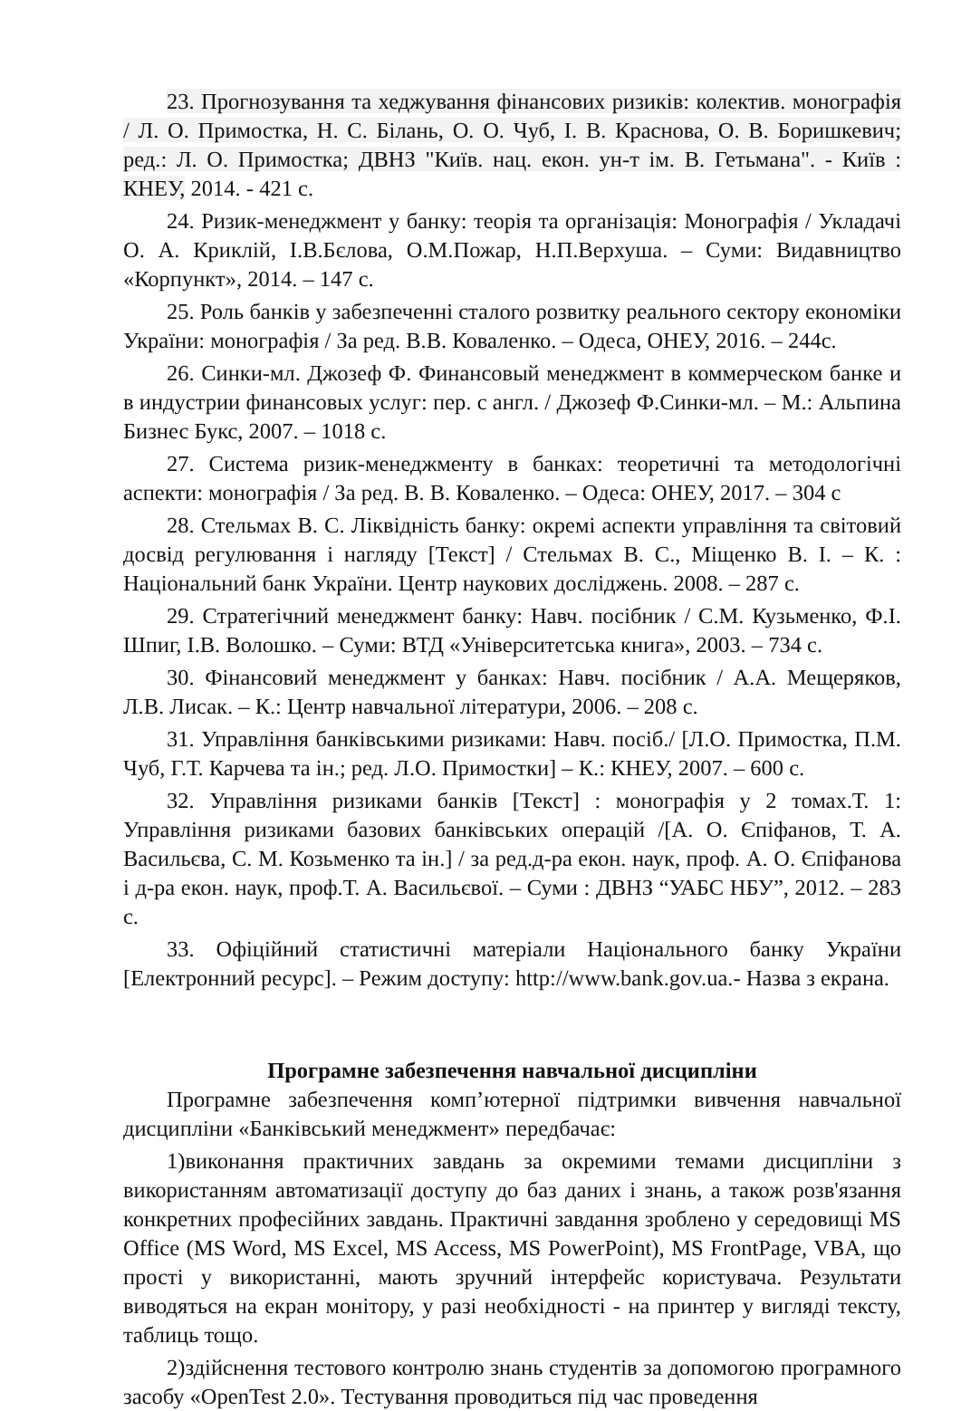23. Прогнозування та хеджування фінансових ризиків: колектив. монографія / Л. О. Примостка, Н. С. Білань, О. О. Чуб, І. В. Краснова, О. В. Боришкевич; ред.: Л. О. Примостка; ДВНЗ "Київ. нац. екон. ун-т ім. В. Гетьмана". - Київ : КНЕУ, 2014. - 421 с.
24. Ризик-менеджмент у банку: теорія та організація: Монографія / Укладачі О. А. Криклій, І.В.Бєлова, О.М.Пожар, Н.П.Верхуша. – Суми: Видавництво «Корпункт», 2014. – 147 с.
25. Роль банків у забезпеченні сталого розвитку реального сектору економіки України: монографія / За ред. В.В. Коваленко. – Одеса, ОНЕУ, 2016. – 244с.
26. Синки-мл. Джозеф Ф. Финансовый менеджмент в коммерческом банке и в индустрии финансовых услуг: пер. с англ. / Джозеф Ф.Синки-мл. – М.: Альпина Бизнес Букс, 2007. – 1018 с.
27. Система ризик-менеджменту в банках: теоретичні та методологічні аспекти: монографія / За ред. В. В. Коваленко. – Одеса: ОНЕУ, 2017. – 304 с
28. Стельмах В. С. Ліквідність банку: окремі аспекти управління та світовий досвід регулювання і нагляду [Текст] / Стельмах В. С., Міщенко В. І. – К. : Національний банк України. Центр наукових досліджень. 2008. – 287 с.
29. Стратегічний менеджмент банку: Навч. посібник / С.М. Кузьменко, Ф.І. Шпиг, І.В. Волошко. – Суми: ВТД «Університетська книга», 2003. – 734 с.
30. Фінансовий менеджмент у банках: Навч. посібник / А.А. Мещеряков, Л.В. Лисак. – К.: Центр навчальної літератури, 2006. – 208 с.
31. Управління банківськими ризиками: Навч. посіб./ [Л.О. Примостка, П.М. Чуб, Г.Т. Карчева та ін.; ред. Л.О. Примостки] – К.: КНЕУ, 2007. – 600 с.
32. Управління ризиками банків [Текст] : монографія у 2 томах.Т. 1: Управління ризиками базових банківських операцій /[А. О. Єпіфанов, Т. А. Васильєва, С. М. Козьменко та ін.] / за ред.д-ра екон. наук, проф. А. О. Єпіфанова і д-ра екон. наук, проф.Т. А. Васильєвої. – Суми : ДВНЗ “УАБС НБУ”, 2012. – 283 с.
33. Офіційний статистичні матеріали Національного банку України [Електронний ресурс]. – Режим доступу: http://www.bank.gov.ua.- Назва з екрана.
Програмне забезпечення навчальної дисципліни
Програмне забезпечення комп’ютерної підтримки вивчення навчальної дисципліни «Банківський менеджмент» передбачає:
1)виконання практичних завдань за окремими темами дисципліни з використанням автоматизації доступу до баз даних і знань, а також розв'язання конкретних професійних завдань. Практичні завдання зроблено у середовищі MS Office (MS Word, MS Excel, MS Access, MS PowerPoint), MS FrontPage, VBA, що прості у використанні, мають зручний інтерфейс користувача. Результати виводяться на екран монітору, у разі необхідності - на принтер у вигляді тексту, таблиць тощо.
2)здійснення тестового контролю знань студентів за допомогою програмного засобу «OpenTest 2.0». Тестування проводиться під час проведення